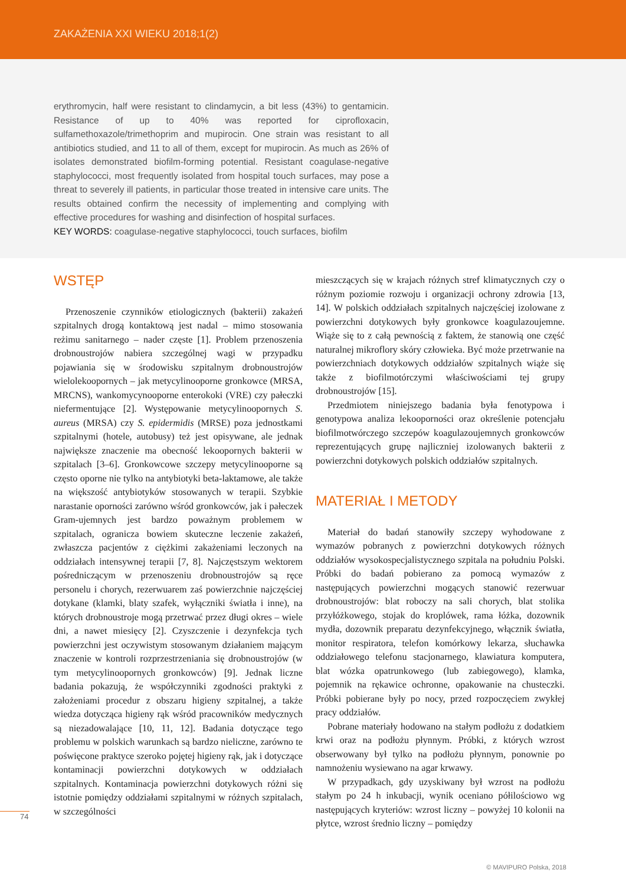ZAKAŻENIA XXI WIEKU 2018;1(2)
erythromycin, half were resistant to clindamycin, a bit less (43%) to gentamicin. Resistance of up to 40% was reported for ciprofloxacin, sulfamethoxazole/trimethoprim and mupirocin. One strain was resistant to all antibiotics studied, and 11 to all of them, except for mupirocin. As much as 26% of isolates demonstrated biofilm-forming potential. Resistant coagulase-negative staphylococci, most frequently isolated from hospital touch surfaces, may pose a threat to severely ill patients, in particular those treated in intensive care units. The results obtained confirm the necessity of implementing and complying with effective procedures for washing and disinfection of hospital surfaces.
KEY WORDS: coagulase-negative staphylococci, touch surfaces, biofilm
WSTĘP
Przenoszenie czynników etiologicznych (bakterii) zakażeń szpitalnych drogą kontaktową jest nadal – mimo stosowania reżimu sanitarnego – nader częste [1]. Problem przenoszenia drobnoustrojów nabiera szczególnej wagi w przypadku pojawiania się w środowisku szpitalnym drobnoustrojów wielolekoopornych – jak metycylinooporne gronkowce (MRSA, MRCNS), wankomycynooporne enterokoki (VRE) czy pałeczki niefermentujące [2]. Występowanie metycylinoopornych S. aureus (MRSA) czy S. epidermidis (MRSE) poza jednostkami szpitalnymi (hotele, autobusy) też jest opisywane, ale jednak największe znaczenie ma obecność lekoopornych bakterii w szpitalach [3–6]. Gronkowcowe szczepy metycylinooporne są często oporne nie tylko na antybiotyki beta-laktamowe, ale także na większość antybiotyków stosowanych w terapii. Szybkie narastanie oporności zarówno wśród gronkowców, jak i pałeczek Gram-ujemnych jest bardzo poważnym problemem w szpitalach, ogranicza bowiem skuteczne leczenie zakażeń, zwłaszcza pacjentów z ciężkimi zakażeniami leczonych na oddziałach intensywnej terapii [7, 8]. Najczęstszym wektorem pośredniczącym w przenoszeniu drobnoustrojów są ręce personelu i chorych, rezerwuarem zaś powierzchnie najczęściej dotykane (klamki, blaty szafek, wyłączniki światła i inne), na których drobnoustroje mogą przetrwać przez długi okres – wiele dni, a nawet miesięcy [2]. Czyszczenie i dezynfekcja tych powierzchni jest oczywistym stosowanym działaniem mającym znaczenie w kontroli rozprzestrzeniania się drobnoustrojów (w tym metycylinoopornych gronkowców) [9]. Jednak liczne badania pokazują, że współczynniki zgodności praktyki z założeniami procedur z obszaru higieny szpitalnej, a także wiedza dotycząca higieny rąk wśród pracowników medycznych są niezadowalające [10, 11, 12]. Badania dotyczące tego problemu w polskich warunkach są bardzo nieliczne, zarówno te poświęcone praktyce szeroko pojętej higieny rąk, jak i dotyczące kontaminacji powierzchni dotykowych w oddziałach szpitalnych. Kontaminacja powierzchni dotykowych różni się istotnie pomiędzy oddziałami szpitalnymi w różnych szpitalach, w szczególności
mieszczących się w krajach różnych stref klimatycznych czy o różnym poziomie rozwoju i organizacji ochrony zdrowia [13, 14]. W polskich oddziałach szpitalnych najczęściej izolowane z powierzchni dotykowych były gronkowce koagulazoujemne. Wiąże się to z całą pewnością z faktem, że stanowią one część naturalnej mikroflory skóry człowieka. Być może przetrwanie na powierzchniach dotykowych oddziałów szpitalnych wiąże się także z biofilmotórczymi właściwościami tej grupy drobnoustrojów [15].
Przedmiotem niniejszego badania była fenotypowa i genotypowa analiza lekooporności oraz określenie potencjału biofilmotwórczego szczepów koagulazoujemnych gronkowców reprezentujących grupę najliczniej izolowanych bakterii z powierzchni dotykowych polskich oddziałów szpitalnych.
MATERIAŁ I METODY
Materiał do badań stanowiły szczepy wyhodowane z wymazów pobranych z powierzchni dotykowych różnych oddziałów wysokospecjalistycznego szpitala na południu Polski. Próbki do badań pobierano za pomocą wymazów z następujących powierzchni mogących stanowić rezerwuar drobnoustrojów: blat roboczy na sali chorych, blat stolika przyłóżkowego, stojak do kroplówek, rama łóżka, dozownik mydła, dozownik preparatu dezynfekcyjnego, włącznik światła, monitor respiratora, telefon komórkowy lekarza, słuchawka oddziałowego telefonu stacjonarnego, klawiatura komputera, blat wózka opatrunkowego (lub zabiegowego), klamka, pojemnik na rękawice ochronne, opakowanie na chusteczki. Próbki pobierane były po nocy, przed rozpoczęciem zwykłej pracy oddziałów.
Pobrane materiały hodowano na stałym podłożu z dodatkiem krwi oraz na podłożu płynnym. Próbki, z których wzrost obserwowany był tylko na podłożu płynnym, ponownie po namnożeniu wysiewano na agar krwawy.
W przypadkach, gdy uzyskiwany był wzrost na podłożu stałym po 24 h inkubacji, wynik oceniano półilościowo wg następujących kryteriów: wzrost liczny – powyżej 10 kolonii na płytce, wzrost średnio liczny – pomiędzy
74
© MAVIPURO Polska, 2018